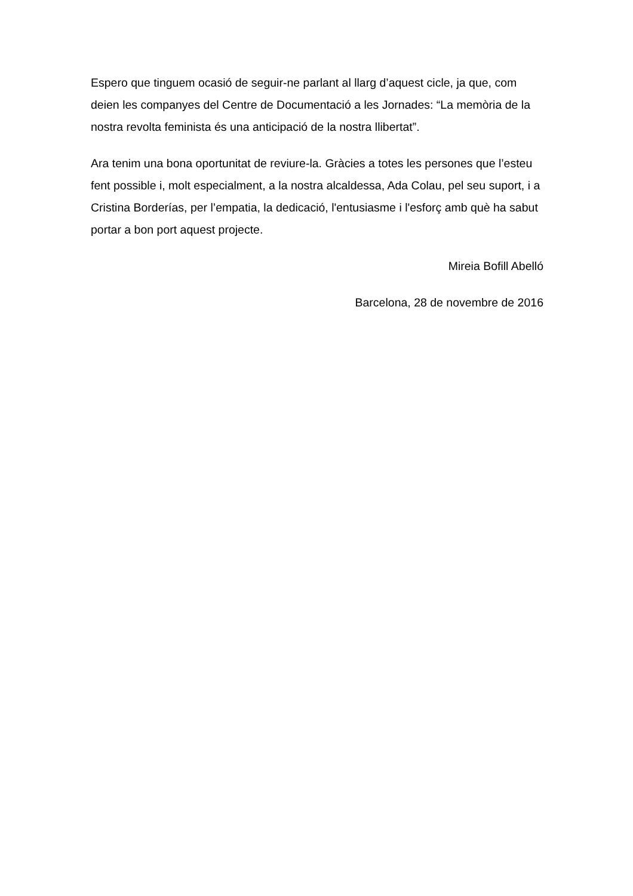Espero que tinguem ocasió de seguir-ne parlant al llarg d’aquest cicle, ja que, com deien les companyes del Centre de Documentació a les Jornades: “La memòria de la nostra revolta feminista és una anticipació de la nostra llibertat”.
Ara tenim una bona oportunitat de reviure-la. Gràcies a totes les persones que l’esteu fent possible i, molt especialment, a la nostra alcaldessa, Ada Colau, pel seu suport, i a Cristina Borderías, per l’empatia, la dedicació, l'entusiasme i l'esforç amb què ha sabut portar a bon port aquest projecte.
Mireia Bofill Abelló
Barcelona, 28 de novembre de 2016